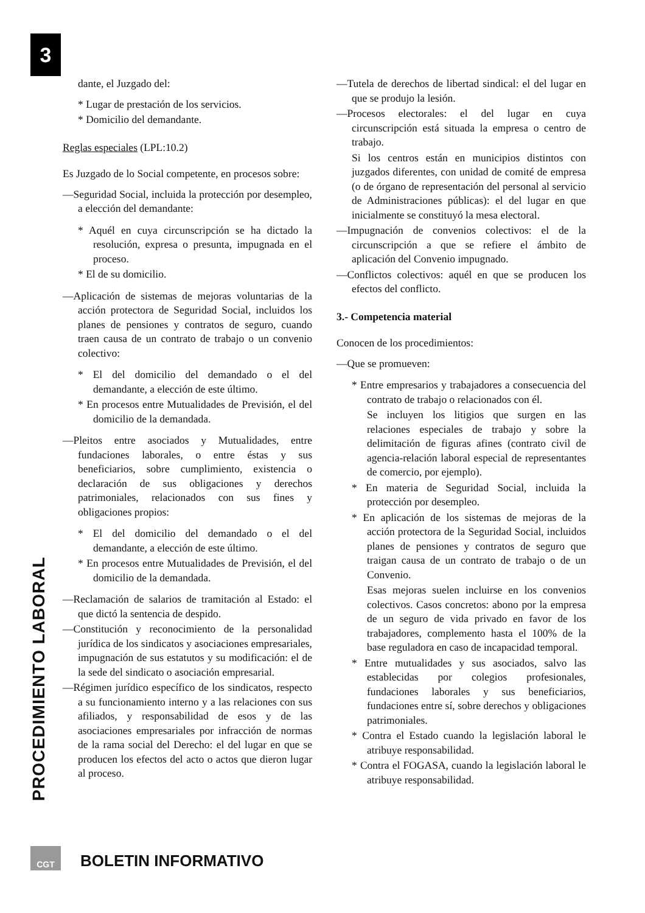3
PROCEDIMIENTO LABORAL
dante, el Juzgado del:
* Lugar de prestación de los servicios.
* Domicilio del demandante.
Reglas especiales (LPL:10.2)
Es Juzgado de lo Social competente, en procesos sobre:
—Seguridad Social, incluida la protección por desempleo, a elección del demandante:
* Aquél en cuya circunscripción se ha dictado la resolución, expresa o presunta, impugnada en el proceso.
* El de su domicilio.
—Aplicación de sistemas de mejoras voluntarias de la acción protectora de Seguridad Social, incluidos los planes de pensiones y contratos de seguro, cuando traen causa de un contrato de trabajo o un convenio colectivo:
* El del domicilio del demandado o el del demandante, a elección de este último.
* En procesos entre Mutualidades de Previsión, el del domicilio de la demandada.
—Pleitos entre asociados y Mutualidades, entre fundaciones laborales, o entre éstas y sus beneficiarios, sobre cumplimiento, existencia o declaración de sus obligaciones y derechos patrimoniales, relacionados con sus fines y obligaciones propios:
* El del domicilio del demandado o el del demandante, a elección de este último.
* En procesos entre Mutualidades de Previsión, el del domicilio de la demandada.
—Reclamación de salarios de tramitación al Estado: el que dictó la sentencia de despido.
—Constitución y reconocimiento de la personalidad jurídica de los sindicatos y asociaciones empresariales, impugnación de sus estatutos y su modificación: el de la sede del sindicato o asociación empresarial.
—Régimen jurídico específico de los sindicatos, respecto a su funcionamiento interno y a las relaciones con sus afiliados, y responsabilidad de esos y de las asociaciones empresariales por infracción de normas de la rama social del Derecho: el del lugar en que se producen los efectos del acto o actos que dieron lugar al proceso.
—Tutela de derechos de libertad sindical: el del lugar en que se produjo la lesión.
—Procesos electorales: el del lugar en cuya circunscripción está situada la empresa o centro de trabajo.
Si los centros están en municipios distintos con juzgados diferentes, con unidad de comité de empresa (o de órgano de representación del personal al servicio de Administraciones públicas): el del lugar en que inicialmente se constituyó la mesa electoral.
—Impugnación de convenios colectivos: el de la circunscripción a que se refiere el ámbito de aplicación del Convenio impugnado.
—Conflictos colectivos: aquél en que se producen los efectos del conflicto.
3.- Competencia material
Conocen de los procedimientos:
—Que se promueven:
* Entre empresarios y trabajadores a consecuencia del contrato de trabajo o relacionados con él.
Se incluyen los litigios que surgen en las relaciones especiales de trabajo y sobre la delimitación de figuras afines (contrato civil de agencia-relación laboral especial de representantes de comercio, por ejemplo).
* En materia de Seguridad Social, incluida la protección por desempleo.
* En aplicación de los sistemas de mejoras de la acción protectora de la Seguridad Social, incluidos planes de pensiones y contratos de seguro que traigan causa de un contrato de trabajo o de un Convenio.
Esas mejoras suelen incluirse en los convenios colectivos. Casos concretos: abono por la empresa de un seguro de vida privado en favor de los trabajadores, complemento hasta el 100% de la base reguladora en caso de incapacidad temporal.
* Entre mutualidades y sus asociados, salvo las establecidas por colegios profesionales, fundaciones laborales y sus beneficiarios, fundaciones entre sí, sobre derechos y obligaciones patrimoniales.
* Contra el Estado cuando la legislación laboral le atribuye responsabilidad.
* Contra el FOGASA, cuando la legislación laboral le atribuye responsabilidad.
CGT BOLETIN INFORMATIVO